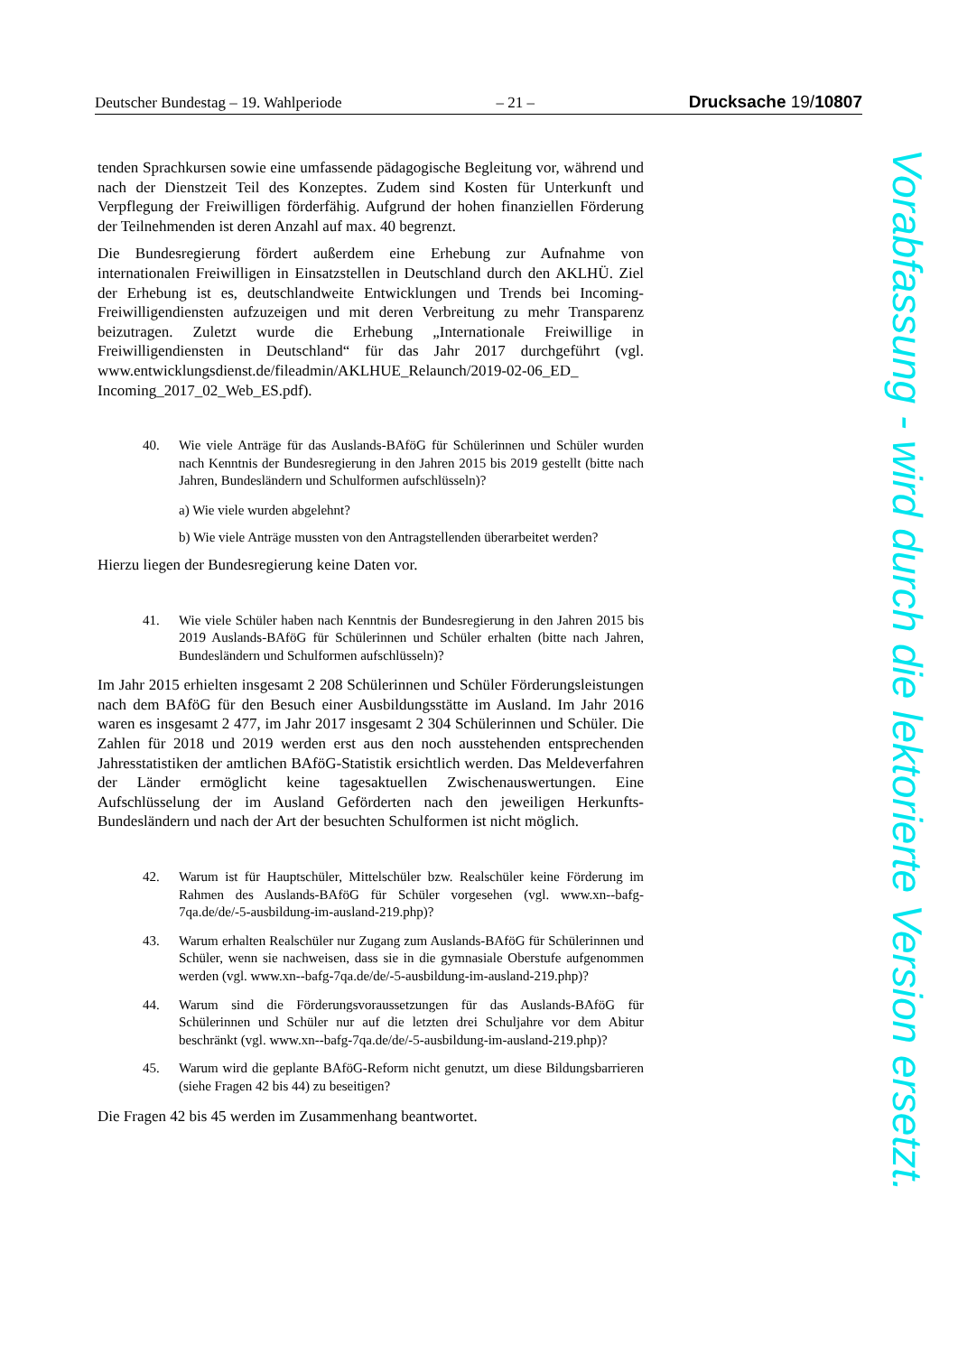Deutscher Bundestag – 19. Wahlperiode – 21 – Drucksache 19/10807
tenden Sprachkursen sowie eine umfassende pädagogische Begleitung vor, während und nach der Dienstzeit Teil des Konzeptes. Zudem sind Kosten für Unterkunft und Verpflegung der Freiwilligen förderfähig. Aufgrund der hohen finanziellen Förderung der Teilnehmenden ist deren Anzahl auf max. 40 begrenzt.
Die Bundesregierung fördert außerdem eine Erhebung zur Aufnahme von internationalen Freiwilligen in Einsatzstellen in Deutschland durch den AKLHÜ. Ziel der Erhebung ist es, deutschlandweite Entwicklungen und Trends bei Incoming-Freiwilligendiensten aufzuzeigen und mit deren Verbreitung zu mehr Transparenz beizutragen. Zuletzt wurde die Erhebung „Internationale Freiwillige in Freiwilligendiensten in Deutschland“ für das Jahr 2017 durchgeführt (vgl. www.entwicklungsdienst.de/fileadmin/AKLHUE_Relaunch/2019-02-06_ED_ Incoming_2017_02_Web_ES.pdf).
40. Wie viele Anträge für das Auslands-BAföG für Schülerinnen und Schüler wurden nach Kenntnis der Bundesregierung in den Jahren 2015 bis 2019 gestellt (bitte nach Jahren, Bundesländern und Schulformen aufschlüsseln)?
a) Wie viele wurden abgelehnt?
b) Wie viele Anträge mussten von den Antragstellenden überarbeitet werden?
Hierzu liegen der Bundesregierung keine Daten vor.
41. Wie viele Schüler haben nach Kenntnis der Bundesregierung in den Jahren 2015 bis 2019 Auslands-BAföG für Schülerinnen und Schüler erhalten (bitte nach Jahren, Bundesländern und Schulformen aufschlüsseln)?
Im Jahr 2015 erhielten insgesamt 2 208 Schülerinnen und Schüler Förderungsleistungen nach dem BAföG für den Besuch einer Ausbildungsstätte im Ausland. Im Jahr 2016 waren es insgesamt 2 477, im Jahr 2017 insgesamt 2 304 Schülerinnen und Schüler. Die Zahlen für 2018 und 2019 werden erst aus den noch ausstehenden entsprechenden Jahresstatistiken der amtlichen BAföG-Statistik ersichtlich werden. Das Meldeverfahren der Länder ermöglicht keine tagesaktuellen Zwischenauswertungen. Eine Aufschlüsselung der im Ausland Geförderten nach den jeweiligen Herkunfts-Bundesländern und nach der Art der besuchten Schulformen ist nicht möglich.
42. Warum ist für Hauptschüler, Mittelschüler bzw. Realschüler keine Förderung im Rahmen des Auslands-BAföG für Schüler vorgesehen (vgl. www.xn--bafg-7qa.de/de/-5-ausbildung-im-ausland-219.php)?
43. Warum erhalten Realschüler nur Zugang zum Auslands-BAföG für Schülerinnen und Schüler, wenn sie nachweisen, dass sie in die gymnasiale Oberstufe aufgenommen werden (vgl. www.xn--bafg-7qa.de/de/-5-ausbildung-im-ausland-219.php)?
44. Warum sind die Förderungsvoraussetzungen für das Auslands-BAföG für Schülerinnen und Schüler nur auf die letzten drei Schuljahre vor dem Abitur beschränkt (vgl. www.xn--bafg-7qa.de/de/-5-ausbildung-im-ausland-219.php)?
45. Warum wird die geplante BAföG-Reform nicht genutzt, um diese Bildungsbarrieren (siehe Fragen 42 bis 44) zu beseitigen?
Die Fragen 42 bis 45 werden im Zusammenhang beantwortet.
Vorabfassung - wird durch die lektorierte Version ersetzt.